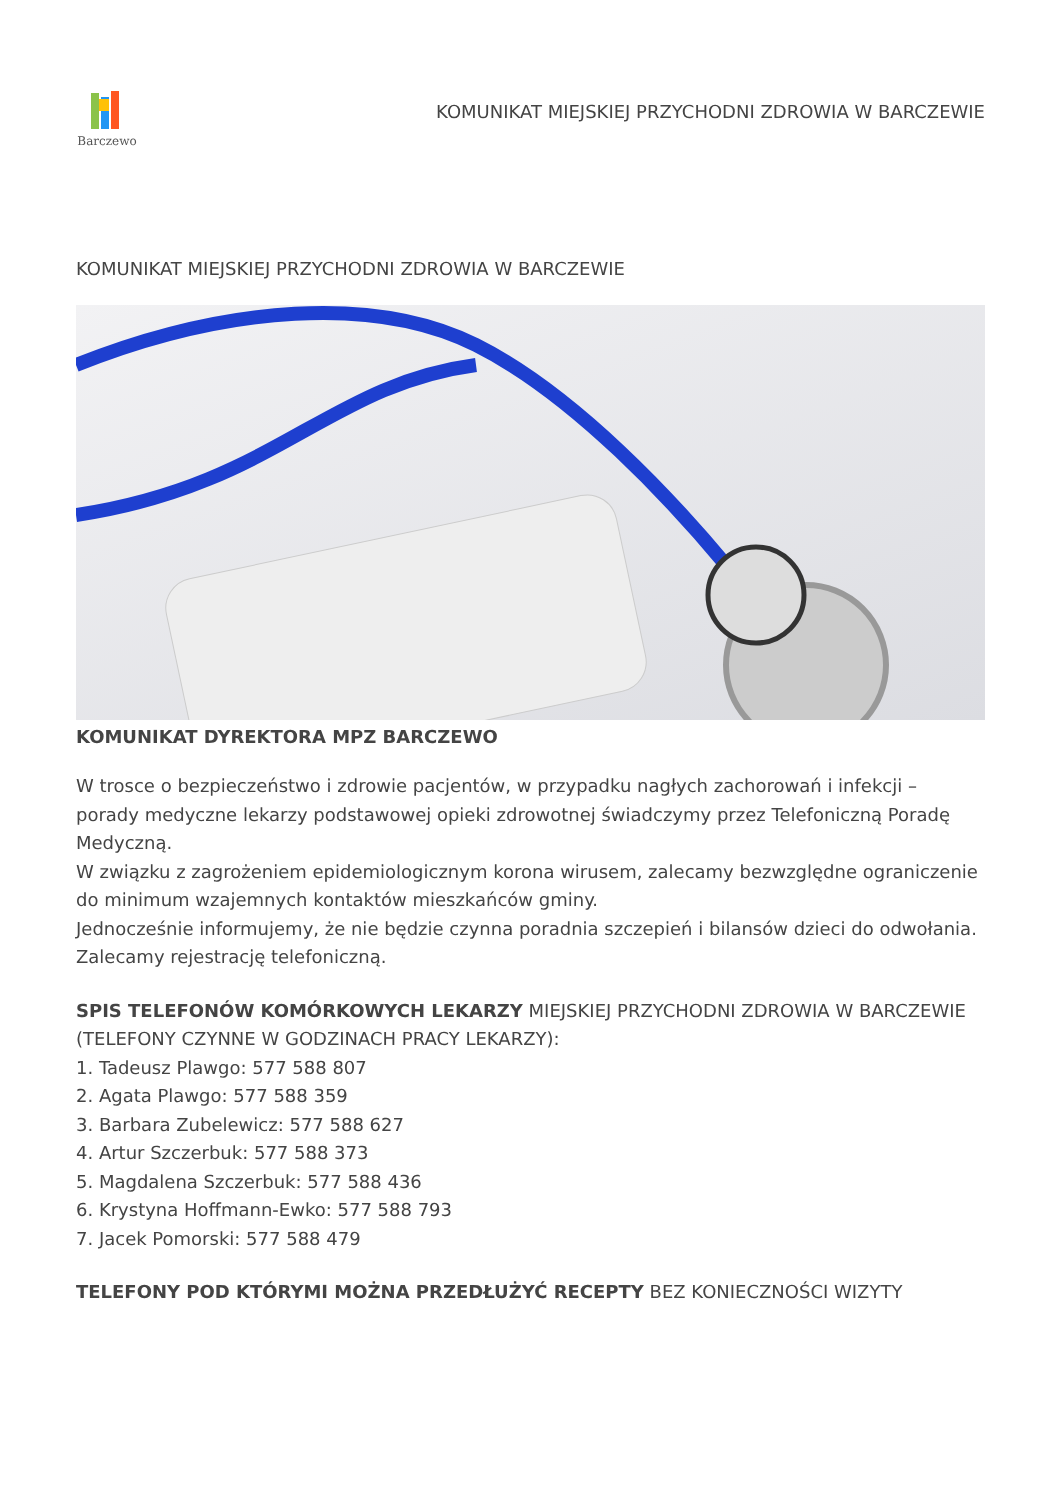Barczewo
KOMUNIKAT MIEJSKIEJ PRZYCHODNI ZDROWIA W BARCZEWIE
KOMUNIKAT MIEJSKIEJ PRZYCHODNI ZDROWIA W BARCZEWIE
KOMUNIKAT DYREKTORA MPZ BARCZEWO
W trosce o bezpieczeństwo i zdrowie pacjentów, w przypadku nagłych zachorowań i infekcji – porady medyczne lekarzy podstawowej opieki zdrowotnej świadczymy przez Telefoniczną Poradę Medyczną.
W związku z zagrożeniem epidemiologicznym korona wirusem, zalecamy bezwzględne ograniczenie do minimum wzajemnych kontaktów mieszkańców gminy.
Jednocześnie informujemy, że nie będzie czynna poradnia szczepień i bilansów dzieci do odwołania.
Zalecamy rejestrację telefoniczną.
SPIS TELEFONÓW KOMÓRKOWYCH LEKARZY MIEJSKIEJ PRZYCHODNI ZDROWIA W BARCZEWIE (TELEFONY CZYNNE W GODZINACH PRACY LEKARZY):
1. Tadeusz Plawgo: 577 588 807
2. Agata Plawgo: 577 588 359
3. Barbara Zubelewicz: 577 588 627
4. Artur Szczerbuk: 577 588 373
5. Magdalena Szczerbuk: 577 588 436
6. Krystyna Hoffmann-Ewko: 577 588 793
7. Jacek Pomorski: 577 588 479
TELEFONY POD KTÓRYMI MOŻNA PRZEDŁUŻYĆ RECEPTY BEZ KONIECZNOŚCI WIZYTY